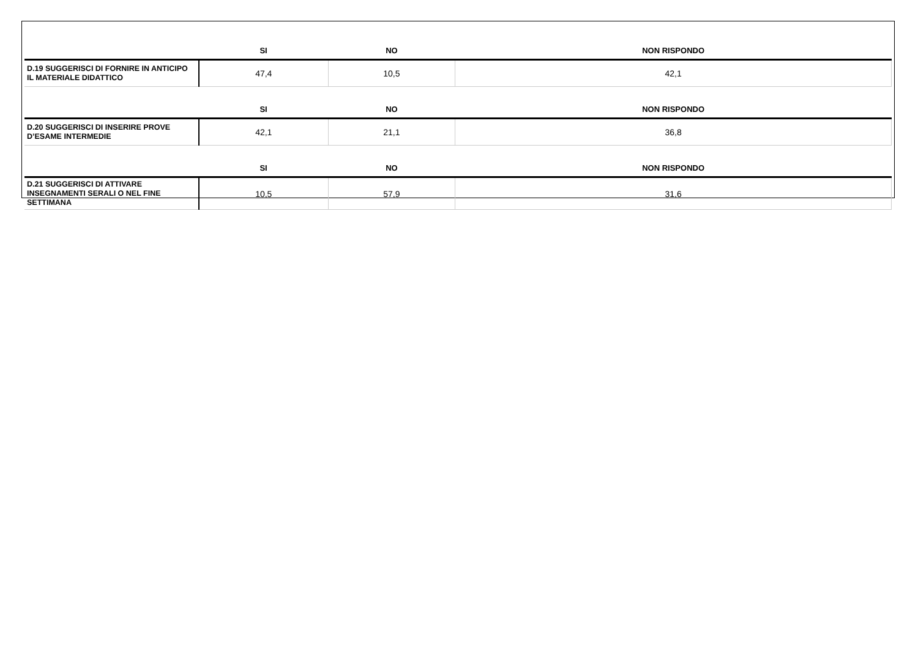| | SI | NO | NON RISPONDO |
| --- | --- | --- | --- |
| D.19 SUGGERISCI DI FORNIRE IN ANTICIPO IL MATERIALE DIDATTICO | 47,4 | 10,5 | 42,1 |
| | SI | NO | NON RISPONDO |
| D.20 SUGGERISCI DI INSERIRE PROVE D’ESAME INTERMEDIE | 42,1 | 21,1 | 36,8 |
| | SI | NO | NON RISPONDO |
| D.21 SUGGERISCI DI ATTIVARE INSEGNAMENTI SERALI O NEL FINE SETTIMANA | 10,5 | 57,9 | 31,6 |